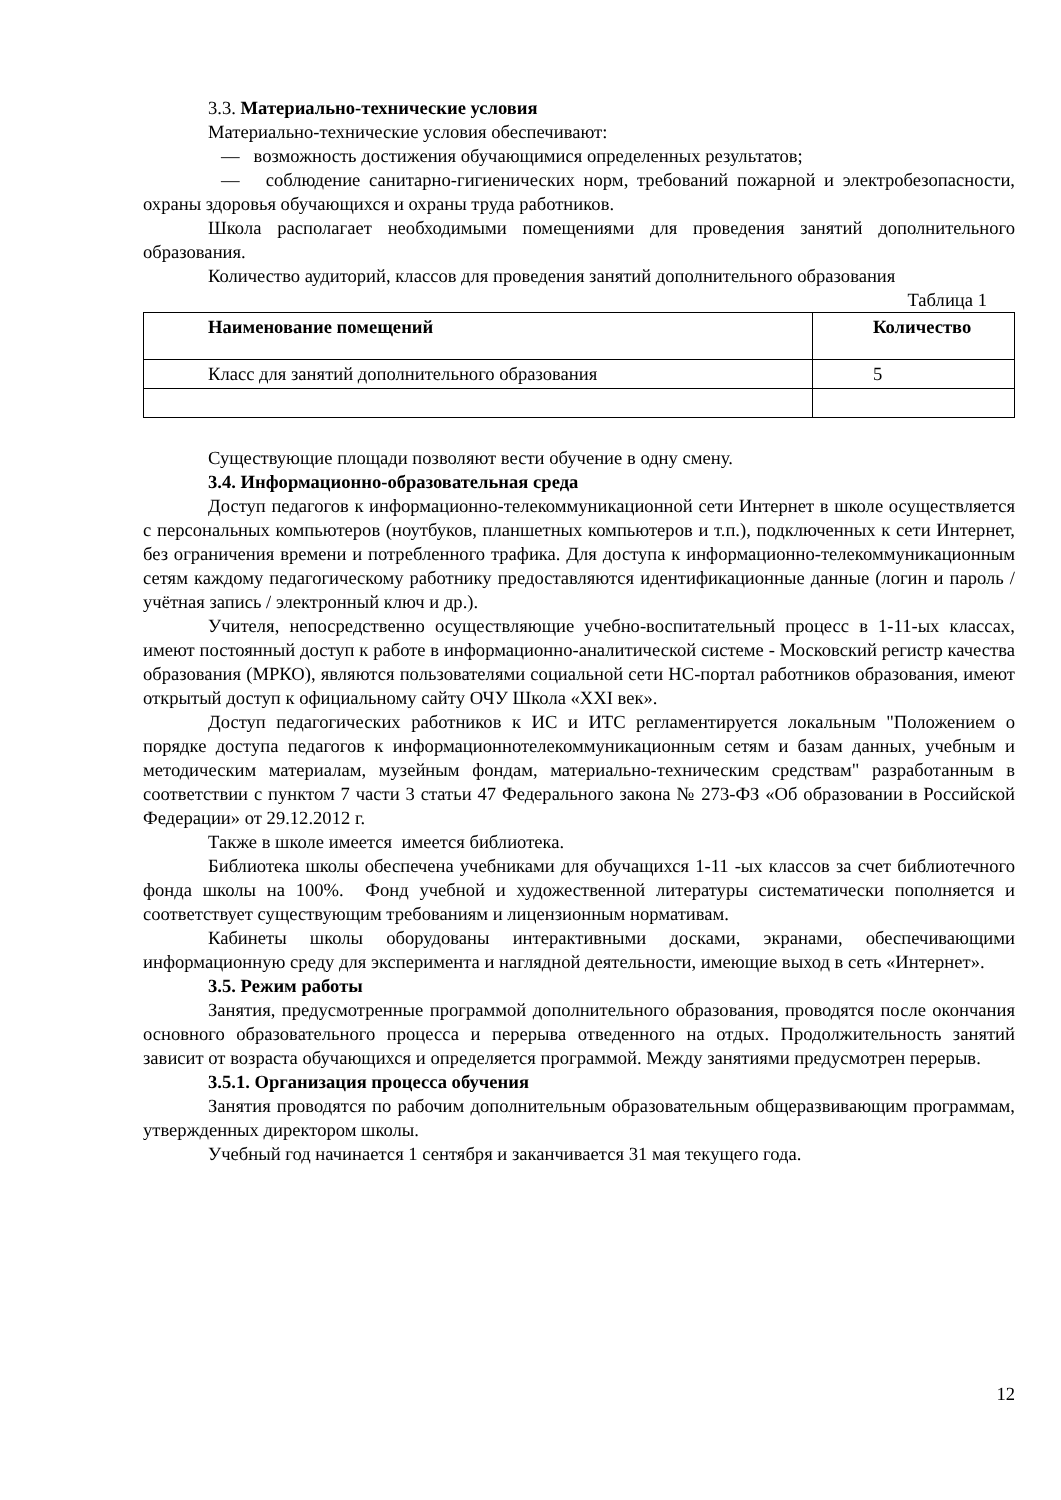3.3. Материально-технические условия
Материально-технические условия обеспечивают:
— возможность достижения обучающимися определенных результатов;
— соблюдение санитарно-гигиенических норм, требований пожарной и электробезопасности, охраны здоровья обучающихся и охраны труда работников.
Школа располагает необходимыми помещениями для проведения занятий дополнительного образования.
Количество аудиторий, классов для проведения занятий дополнительного образования
Таблица 1
| Наименование помещений | Количество |
| --- | --- |
| Класс для занятий дополнительного образования | 5 |
Существующие площади позволяют вести обучение в одну смену.
3.4. Информационно-образовательная среда
Доступ педагогов к информационно-телекоммуникационной сети Интернет в школе осуществляется с персональных компьютеров (ноутбуков, планшетных компьютеров и т.п.), подключенных к сети Интернет, без ограничения времени и потребленного трафика. Для доступа к информационно-телекоммуникационным сетям каждому педагогическому работнику предоставляются идентификационные данные (логин и пароль / учётная запись / электронный ключ и др.).
Учителя, непосредственно осуществляющие учебно-воспитательный процесс в 1-11-ых классах, имеют постоянный доступ к работе в информационно-аналитической системе - Московский регистр качества образования (МРКО), являются пользователями социальной сети НС-портал работников образования, имеют открытый доступ к официальному сайту ОЧУ Школа «XXI век».
Доступ педагогических работников к ИС и ИТС регламентируется локальным "Положением о порядке доступа педагогов к информационнотелекоммуникационным сетям и базам данных, учебным и методическим материалам, музейным фондам, материально-техническим средствам" разработанным в соответствии с пунктом 7 части 3 статьи 47 Федерального закона № 273-ФЗ «Об образовании в Российской Федерации» от 29.12.2012 г.
Также в школе имеется имеется библиотека.
Библиотека школы обеспечена учебниками для обучащихся 1-11 -ых классов за счет библиотечного фонда школы на 100%. Фонд учебной и художественной литературы систематически пополняется и соответствует существующим требованиям и лицензионным нормативам.
Кабинеты школы оборудованы интерактивными досками, экранами, обеспечивающими информационную среду для эксперимента и наглядной деятельности, имеющие выход в сеть «Интернет».
3.5. Режим работы
Занятия, предусмотренные программой дополнительного образования, проводятся после окончания основного образовательного процесса и перерыва отведенного на отдых. Продолжительность занятий зависит от возраста обучающихся и определяется программой. Между занятиями предусмотрен перерыв.
3.5.1. Организация процесса обучения
Занятия проводятся по рабочим дополнительным образовательным общеразвивающим программам, утвержденных директором школы.
Учебный год начинается 1 сентября и заканчивается 31 мая текущего года.
12